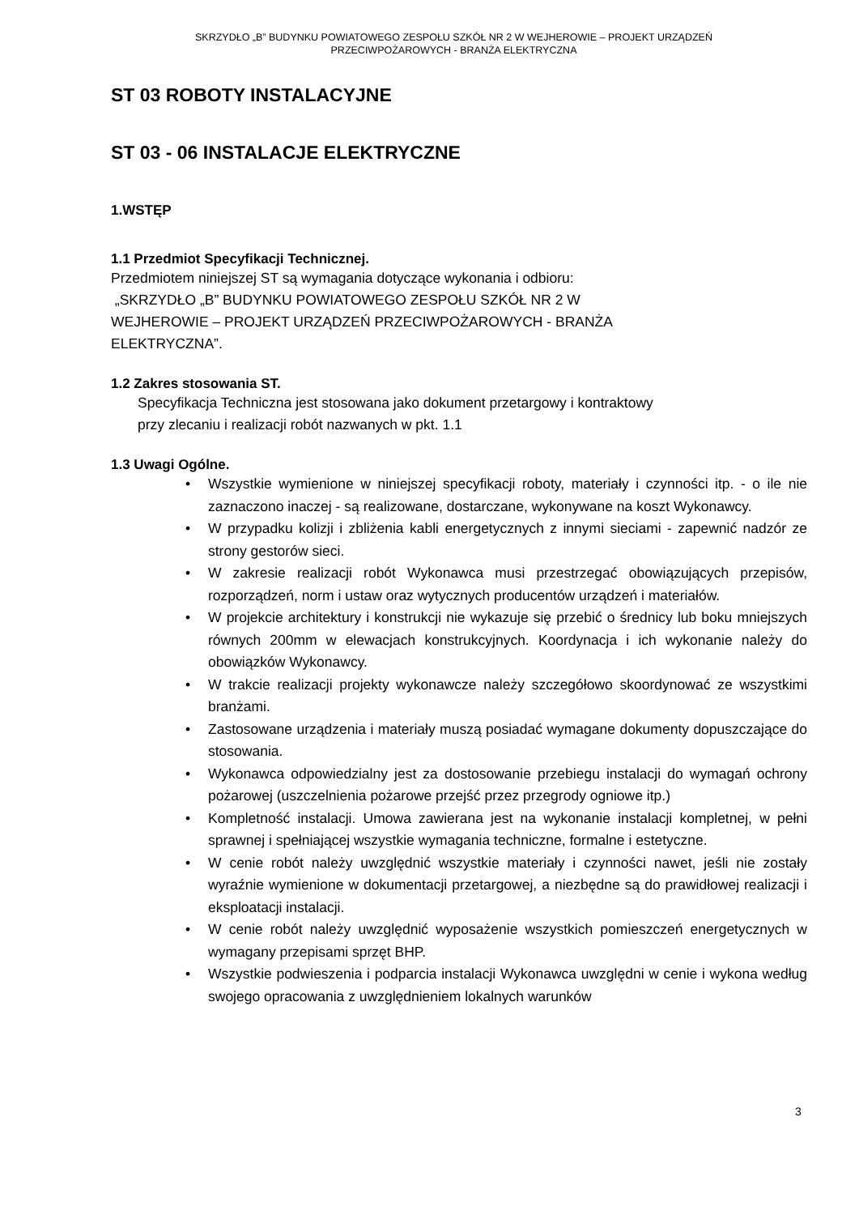SKRZYDŁO „B” BUDYNKU POWIATOWEGO ZESPOŁU SZKÓŁ NR 2 W WEJHEROWIE – PROJEKT URZĄDZEŃ
PRZECIWPOŻAROWYCH - BRANŻA ELEKTRYCZNA
ST 03 ROBOTY INSTALACYJNE
ST 03 - 06 INSTALACJE ELEKTRYCZNE
1.WSTĘP
1.1 Przedmiot Specyfikacji Technicznej.
Przedmiotem niniejszej ST są wymagania dotyczące wykonania i odbioru:
„SKRZYDŁO „B” BUDYNKU POWIATOWEGO ZESPOŁU SZKÓŁ NR 2 W
WEJHEROWIE – PROJEKT URZĄDZEŃ PRZECIWPOŻAROWYCH - BRANŻA
ELEKTRYCZNA”.
1.2 Zakres stosowania ST.
Specyfikacja Techniczna jest stosowana jako dokument przetargowy i kontraktowy
przy zlecaniu i realizacji robót nazwanych w pkt. 1.1
1.3 Uwagi Ogólne.
• Wszystkie wymienione w niniejszej specyfikacji roboty, materiały i czynności itp. - o ile nie zaznaczono inaczej - są realizowane, dostarczane, wykonywane na koszt Wykonawcy.
• W przypadku kolizji i zbliżenia kabli energetycznych z innymi sieciami - zapewnić nadzór ze strony gestorów sieci.
• W zakresie realizacji robót Wykonawca musi przestrzegać obowiązujących przepisów, rozporządzeń, norm i ustaw oraz wytycznych producentów urządzeń i materiałów.
• W projekcie architektury i konstrukcji nie wykazuje się przebić o średnicy lub boku mniejszych równych 200mm w elewacjach konstrukcyjnych. Koordynacja i ich wykonanie należy do obowiązków Wykonawcy.
• W trakcie realizacji projekty wykonawcze należy szczegółowo skoordynować ze wszystkimi branżami.
• Zastosowane urządzenia i materiały muszą posiadać wymagane dokumenty dopuszczające do stosowania.
• Wykonawca odpowiedzialny jest za dostosowanie przebiegu instalacji do wymagań ochrony pożarowej (uszczelnienia pożarowe przejść przez przegrody ogniowe itp.)
• Kompletność instalacji. Umowa zawierana jest na wykonanie instalacji kompletnej, w pełni sprawnej i spełniającej wszystkie wymagania techniczne, formalne i estetyczne.
• W cenie robót należy uwzględnić wszystkie materiały i czynności nawet, jeśli nie zostały wyraźnie wymienione w dokumentacji przetargowej, a niezbędne są do prawidłowej realizacji i eksploatacji instalacji.
• W cenie robót należy uwzględnić wyposażenie wszystkich pomieszczeń energetycznych w wymagany przepisami sprzęt BHP.
• Wszystkie podwieszenia i podparcia instalacji Wykonawca uwzględni w cenie i wykona według swojego opracowania z uwzględnieniem lokalnych warunków
3